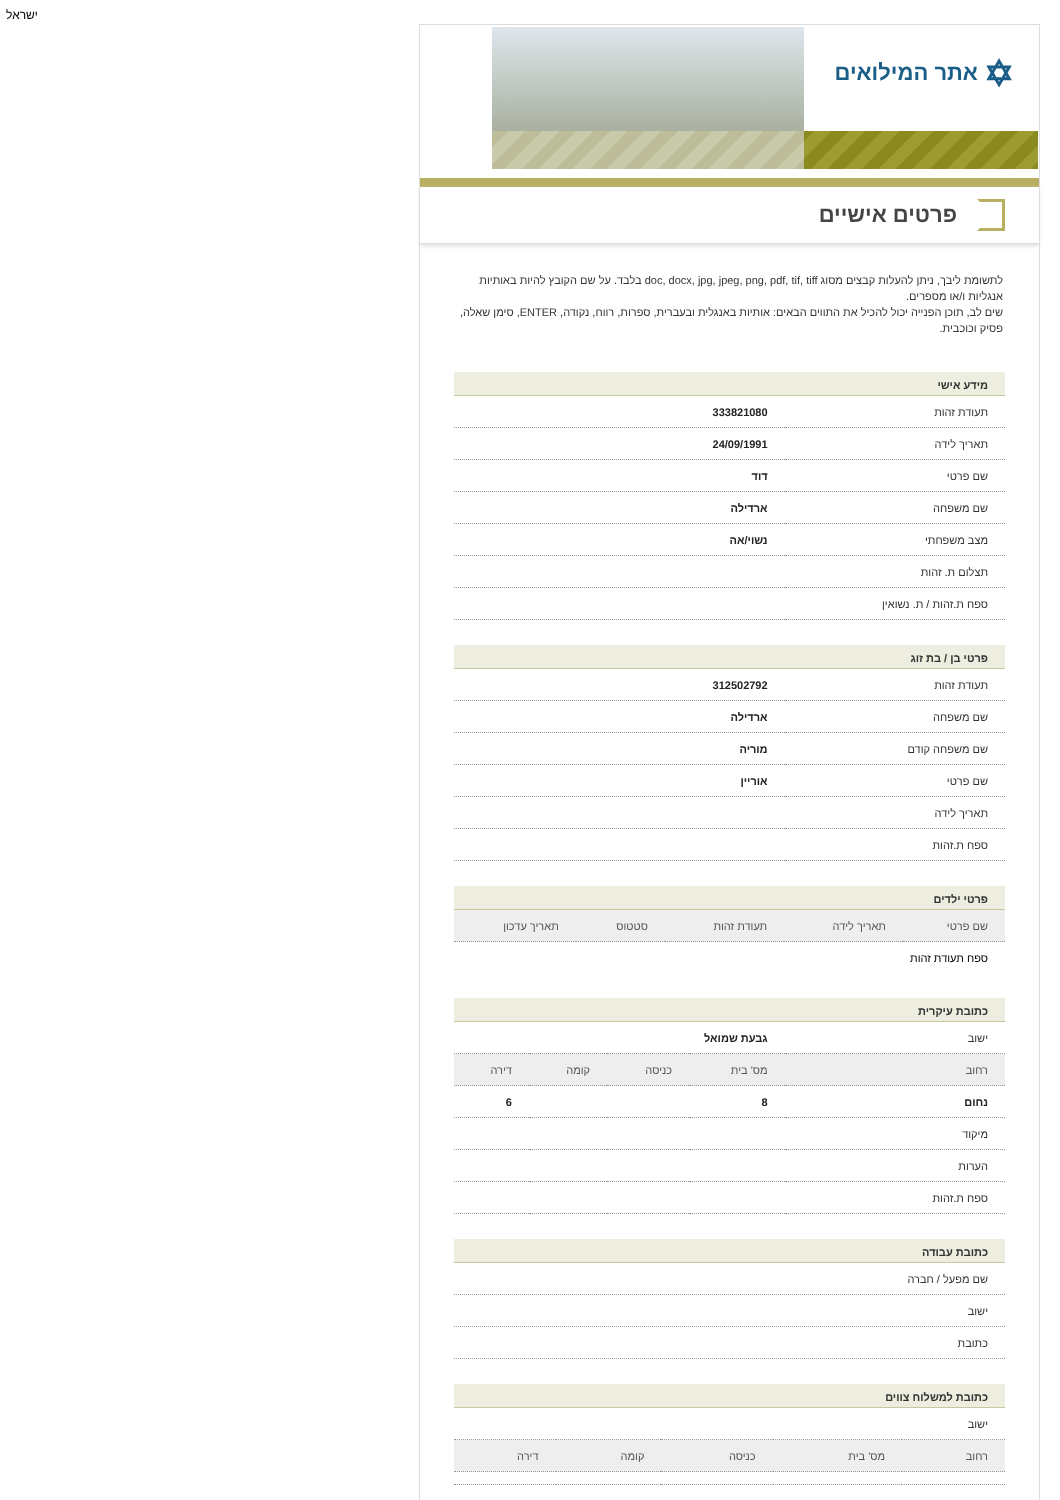ישראל
✡ אתר המילואים
פרטים אישיים
לתשומת ליבך, ניתן להעלות קבצים מסוג doc, docx, jpg, jpeg, png, pdf, tif, tiff בלבד. על שם הקובץ להיות באותיות אנגליות ו/או מספרים.
שים לב, תוכן הפנייה יכול להכיל את התווים הבאים: אותיות באנגלית ובעברית, ספרות, רווח, נקודה, ENTER, סימן שאלה, פסיק וכוכבית.
מידע אישי
| תעודת זהות | 333821080 |
| תאריך לידה | 24/09/1991 |
| שם פרטי | דוד |
| שם משפחה | ארדילה |
| מצב משפחתי | נשוי/אה |
| תצלום ת. זהות | |
| ספח ת.זהות / ת. נשואין | |
פרטי בן / בת זוג
| תעודת זהות | 312502792 |
| שם משפחה | ארדילה |
| שם משפחה קודם | מוריה |
| שם פרטי | אוריין |
| תאריך לידה | |
| ספח ת.זהות | |
פרטי ילדים
| שם פרטי | תאריך לידה | תעודת זהות | סטטוס | תאריך עדכון |
| --- | --- | --- | --- | --- |
| ספח תעודת זהות | | | | |
כתובת עיקרית
| ישוב | גבעת שמואל | | | |
| רחוב | מס' בית | כניסה | קומה | דירה |
| נחום | 8 | | | 6 |
| מיקוד | | | | |
| הערות | | | | |
| ספח ת.זהות | | | | |
כתובת עבודה
| שם מפעל / חברה |
| ישוב |
| כתובת |
כתובת למשלוח צווים
| ישוב | | | | |
| רחוב | מס' בית | כניסה | קומה | דירה |